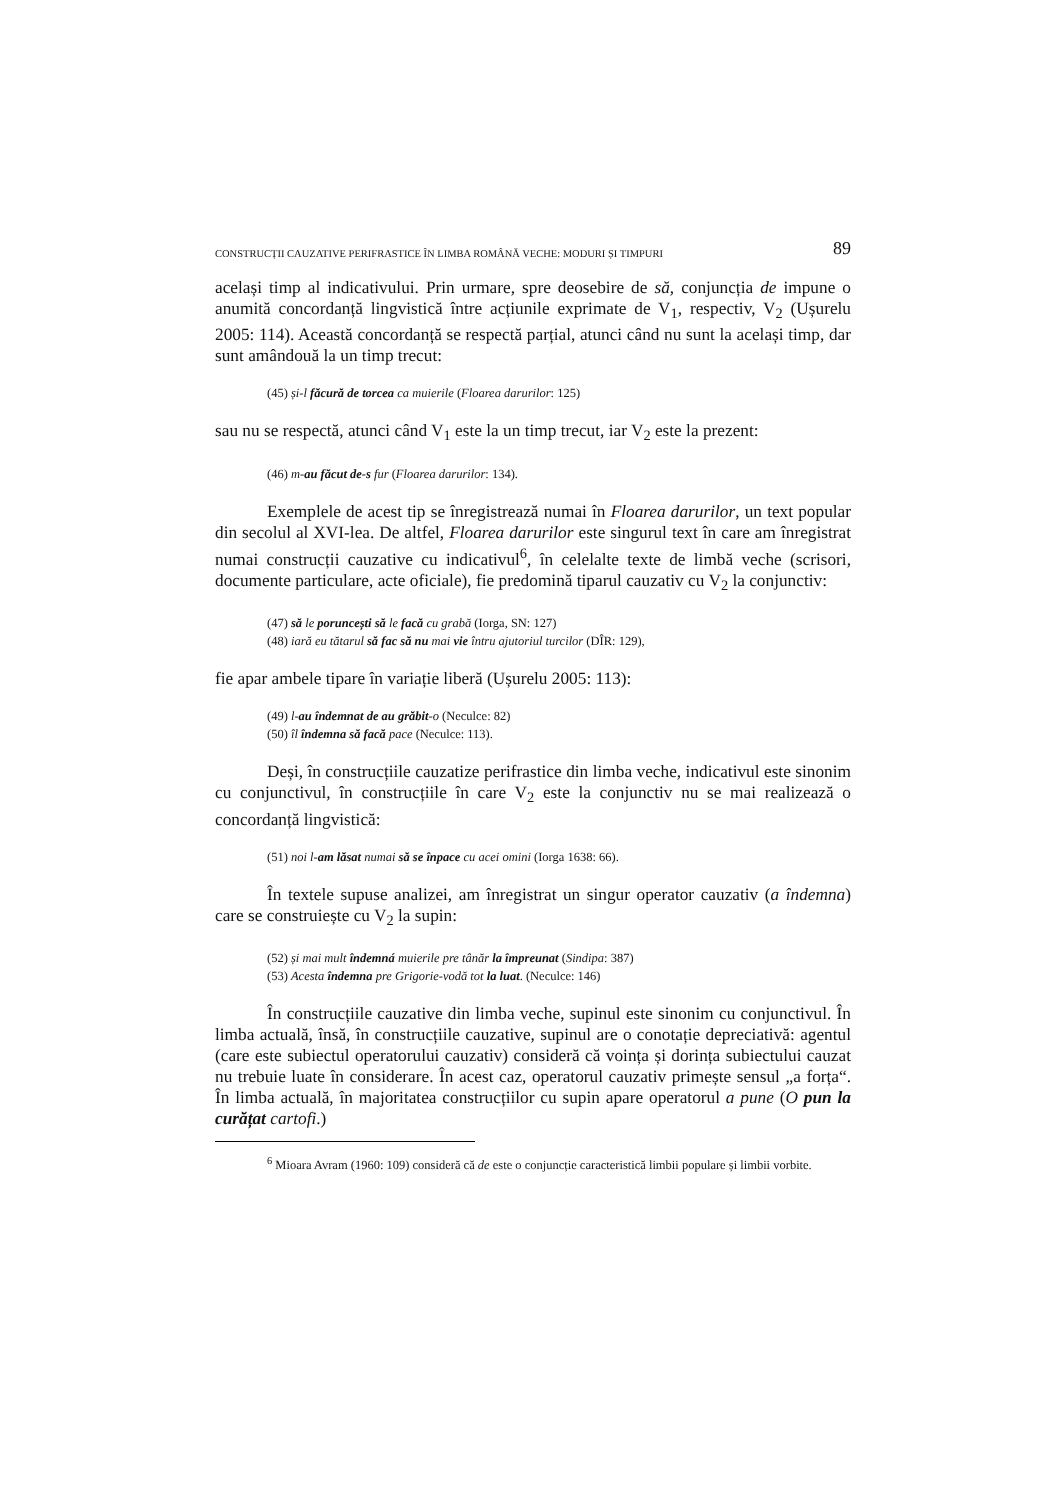CONSTRUCȚII CAUZATIVE PERIFRASTICE ÎN LIMBA ROMÂNĂ VECHE: MODURI ȘI TIMPURI 89
același timp al indicativului. Prin urmare, spre deosebire de să, conjuncția de impune o anumită concordanță lingvistică între acțiunile exprimate de V<sub>1</sub>, respectiv, V<sub>2</sub> (Ușurelu 2005: 114). Această concordanță se respectă parțial, atunci când nu sunt la același timp, dar sunt amândouă la un timp trecut:
(45) și-l făcură de torcea ca muierile (Floarea darurilor: 125)
sau nu se respectă, atunci când V<sub>1</sub> este la un timp trecut, iar V<sub>2</sub> este la prezent:
(46) m-au făcut de-s fur (Floarea darurilor: 134).
Exemplele de acest tip se înregistrează numai în Floarea darurilor, un text popular din secolul al XVI-lea. De altfel, Floarea darurilor este singurul text în care am înregistrat numai construcții cauzative cu indicativul<sup>6</sup>, în celelalte texte de limbă veche (scrisori, documente particulare, acte oficiale), fie predomină tiparul cauzativ cu V<sub>2</sub> la conjunctiv:
(47) să le poruncești să le facă cu grabă (Iorga, SN: 127)
(48) iară eu tătarul să fac să nu mai vie întru ajutoriul turcilor (DÎR: 129),
fie apar ambele tipare în variație liberă (Ușurelu 2005: 113):
(49) l-au îndemnat de au grăbit-o (Neculce: 82)
(50) îl îndemna să facă pace (Neculce: 113).
Deși, în construcțiile cauzatize perifrastice din limba veche, indicativul este sinonim cu conjunctivul, în construcțiile în care V<sub>2</sub> este la conjunctiv nu se mai realizează o concordanță lingvistică:
(51) noi l-am lăsat numai să se înpace cu acei omini (Iorga 1638: 66).
În textele supuse analizei, am înregistrat un singur operator cauzativ (a îndemna) care se construiește cu V<sub>2</sub> la supin:
(52) și mai mult îndemná muierile pre tânăr la împreunat (Sindipa: 387)
(53) Acesta îndemna pre Grigorie-vodă tot la luat. (Neculce: 146)
În construcțiile cauzative din limba veche, supinul este sinonim cu conjunctivul. În limba actuală, însă, în construcțiile cauzative, supinul are o conotație depreciativă: agentul (care este subiectul operatorului cauzativ) consideră că voința și dorința subiectului cauzat nu trebuie luate în considerare. În acest caz, operatorul cauzativ primește sensul „a forța“. În limba actuală, în majoritatea construcțiilor cu supin apare operatorul a pune (O pun la curățat cartofi.)
<sup>6</sup> Mioara Avram (1960: 109) consideră că de este o conjuncție caracteristică limbii populare și limbii vorbite.